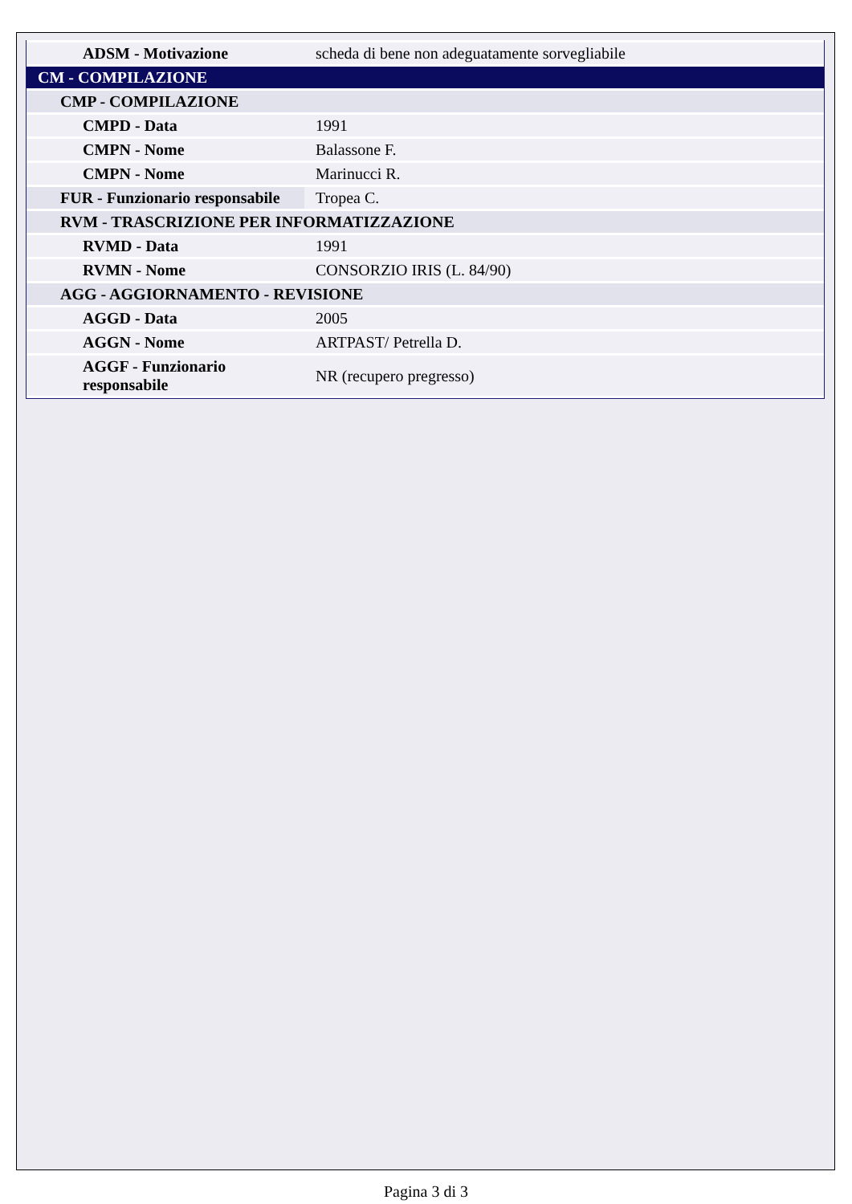| ADSM - Motivazione | scheda di bene non adeguatamente sorvegliabile |
| CM - COMPILAZIONE | |
| CMP - COMPILAZIONE | |
| CMPD - Data | 1991 |
| CMPN - Nome | Balassone F. |
| CMPN - Nome | Marinucci R. |
| FUR - Funzionario responsabile | Tropea C. |
| RVM - TRASCRIZIONE PER INFORMATIZZAZIONE | |
| RVMD - Data | 1991 |
| RVMN - Nome | CONSORZIO IRIS (L. 84/90) |
| AGG - AGGIORNAMENTO - REVISIONE | |
| AGGD - Data | 2005 |
| AGGN - Nome | ARTPAST/ Petrella D. |
| AGGF - Funzionario responsabile | NR (recupero pregresso) |
Pagina 3 di 3